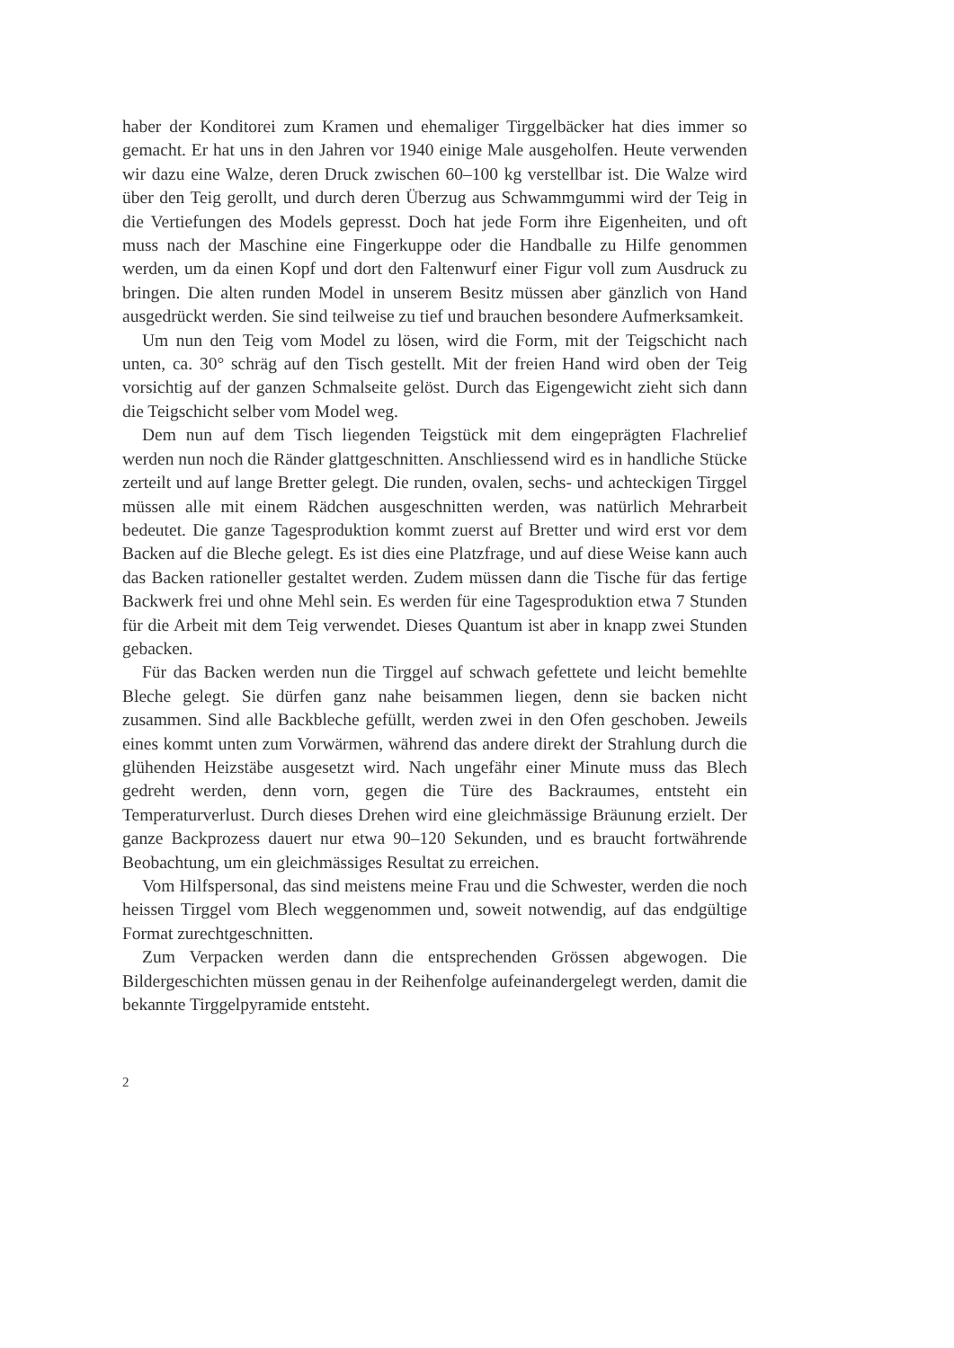haber der Konditorei zum Kramen und ehemaliger Tirggelbäcker hat dies immer so gemacht. Er hat uns in den Jahren vor 1940 einige Male ausgeholfen. Heute verwenden wir dazu eine Walze, deren Druck zwischen 60–100 kg verstellbar ist. Die Walze wird über den Teig gerollt, und durch deren Überzug aus Schwammgummi wird der Teig in die Vertiefungen des Models gepresst. Doch hat jede Form ihre Eigenheiten, und oft muss nach der Maschine eine Fingerkuppe oder die Handballe zu Hilfe genommen werden, um da einen Kopf und dort den Faltenwurf einer Figur voll zum Ausdruck zu bringen. Die alten runden Model in unserem Besitz müssen aber gänzlich von Hand ausgedrückt werden. Sie sind teilweise zu tief und brauchen besondere Aufmerksamkeit.
Um nun den Teig vom Model zu lösen, wird die Form, mit der Teigschicht nach unten, ca. 30° schräg auf den Tisch gestellt. Mit der freien Hand wird oben der Teig vorsichtig auf der ganzen Schmalseite gelöst. Durch das Eigengewicht zieht sich dann die Teigschicht selber vom Model weg.
Dem nun auf dem Tisch liegenden Teigstück mit dem eingeprägten Flachrelief werden nun noch die Ränder glattgeschnitten. Anschliessend wird es in handliche Stücke zerteilt und auf lange Bretter gelegt. Die runden, ovalen, sechs- und achteckigen Tirggel müssen alle mit einem Rädchen ausgeschnitten werden, was natürlich Mehrarbeit bedeutet. Die ganze Tagesproduktion kommt zuerst auf Bretter und wird erst vor dem Backen auf die Bleche gelegt. Es ist dies eine Platzfrage, und auf diese Weise kann auch das Backen rationeller gestaltet werden. Zudem müssen dann die Tische für das fertige Backwerk frei und ohne Mehl sein. Es werden für eine Tagesproduktion etwa 7 Stunden für die Arbeit mit dem Teig verwendet. Dieses Quantum ist aber in knapp zwei Stunden gebacken.
Für das Backen werden nun die Tirggel auf schwach gefettete und leicht bemehlte Bleche gelegt. Sie dürfen ganz nahe beisammen liegen, denn sie backen nicht zusammen. Sind alle Backbleche gefüllt, werden zwei in den Ofen geschoben. Jeweils eines kommt unten zum Vorwärmen, während das andere direkt der Strahlung durch die glühenden Heizstäbe ausgesetzt wird. Nach ungefähr einer Minute muss das Blech gedreht werden, denn vorn, gegen die Türe des Backraumes, entsteht ein Temperaturverlust. Durch dieses Drehen wird eine gleichmässige Bräunung erzielt. Der ganze Backprozess dauert nur etwa 90–120 Sekunden, und es braucht fortwährende Beobachtung, um ein gleichmässiges Resultat zu erreichen.
Vom Hilfspersonal, das sind meistens meine Frau und die Schwester, werden die noch heissen Tirggel vom Blech weggenommen und, soweit notwendig, auf das endgültige Format zurechtgeschnitten.
Zum Verpacken werden dann die entsprechenden Grössen abgewogen. Die Bildergeschichten müssen genau in der Reihenfolge aufeinandergelegt werden, damit die bekannte Tirggelpyramide entsteht.
2